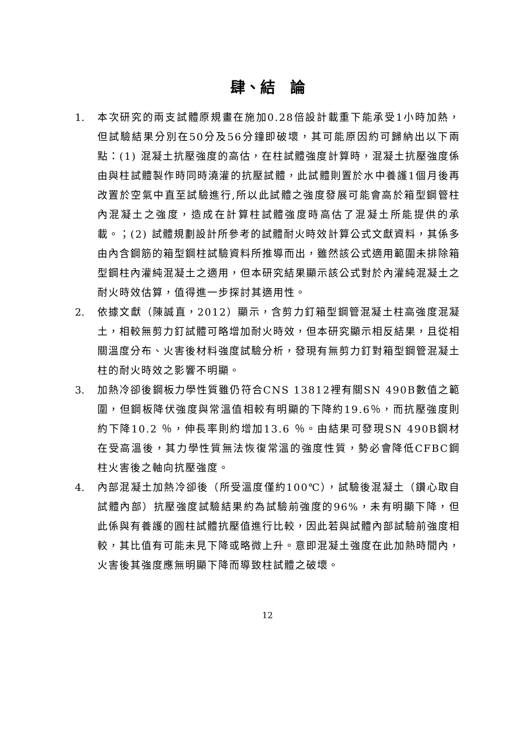肆、結　論
1. 本次研究的兩支試體原規畫在施加0.28倍設計載重下能承受1小時加熱，但試驗結果分別在50分及56分鐘即破壞，其可能原因約可歸納出以下兩點：(1) 混凝土抗壓強度的高估，在柱試體強度計算時，混凝土抗壓強度係由與柱試體製作時同時澆灌的抗壓試體，此試體則置於水中養護1個月後再改置於空氣中直至試驗進行,所以此試體之強度發展可能會高於箱型鋼管柱內混凝土之強度，造成在計算柱試體強度時高估了混凝土所能提供的承載。；(2) 試體規劃設計所參考的試體耐火時效計算公式文獻資料，其係多由內含鋼筋的箱型鋼柱試驗資料所推導而出，雖然該公式適用範圍未排除箱型鋼柱內灌純混凝土之適用，但本研究結果顯示該公式對於內灌純混凝土之耐火時效估算，值得進一步探討其適用性。
2. 依據文獻（陳誠直，2012）顯示，含剪力釘箱型鋼管混凝土柱高強度混凝土，相較無剪力釘試體可略增加耐火時效，但本研究顯示相反結果，且從相關溫度分布、火害後材料強度試驗分析，發現有無剪力釘對箱型鋼管混凝土柱的耐火時效之影響不明顯。
3. 加熱冷卻後鋼板力學性質雖仍符合CNS 13812裡有關SN 490B數值之範圍，但鋼板降伏強度與常溫值相較有明顯的下降約19.6％，而抗壓強度則約下降10.2 ％，伸長率則約增加13.6 ％。由結果可發現SN 490B鋼材在受高溫後，其力學性質無法恢復常溫的強度性質，勢必會降低CFBC鋼柱火害後之軸向抗壓強度。
4. 內部混凝土加熱冷卻後（所受溫度僅約100℃），試驗後混凝土（鑽心取自試體內部）抗壓強度試驗結果約為試驗前強度的96%，未有明顯下降，但此係與有養護的圓柱試體抗壓值進行比較，因此若與試體內部試驗前強度相較，其比值有可能未見下降或略微上升。意即混凝土強度在此加熱時間內，火害後其強度應無明顯下降而導致柱試體之破壞。
12